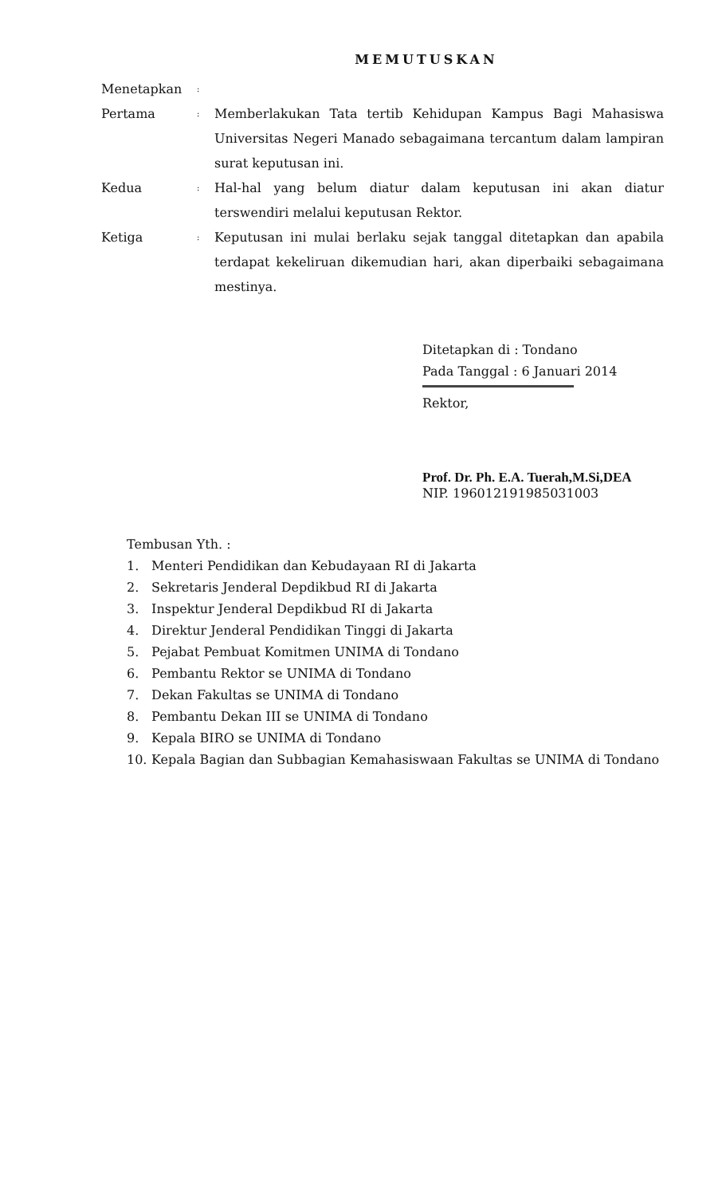MEMUTUSKAN
Menetapkan
:
Pertama
:
Memberlakukan Tata tertib Kehidupan Kampus Bagi Mahasiswa Universitas Negeri Manado sebagaimana tercantum dalam lampiran surat keputusan ini.
Kedua
:
Hal-hal yang belum diatur dalam keputusan ini akan diatur terswendiri melalui keputusan Rektor.
Ketiga
:
Keputusan ini mulai berlaku sejak tanggal ditetapkan dan apabila terdapat kekeliruan dikemudian hari, akan diperbaiki sebagaimana mestinya.
Ditetapkan di : Tondano
Pada Tanggal : 6 Januari 2014
Rektor,
Prof. Dr. Ph. E.A. Tuerah,M.Si,DEA
NIP. 196012191985031003
Tembusan Yth. :
1. Menteri Pendidikan dan Kebudayaan RI di Jakarta
2. Sekretaris Jenderal Depdikbud RI di Jakarta
3. Inspektur Jenderal Depdikbud RI di Jakarta
4. Direktur Jenderal Pendidikan Tinggi di Jakarta
5. Pejabat Pembuat Komitmen UNIMA di Tondano
6. Pembantu Rektor se UNIMA di Tondano
7. Dekan Fakultas se UNIMA di Tondano
8. Pembantu Dekan III se UNIMA di Tondano
9. Kepala BIRO se UNIMA di Tondano
10. Kepala Bagian dan Subbagian Kemahasiswaan Fakultas se UNIMA di Tondano